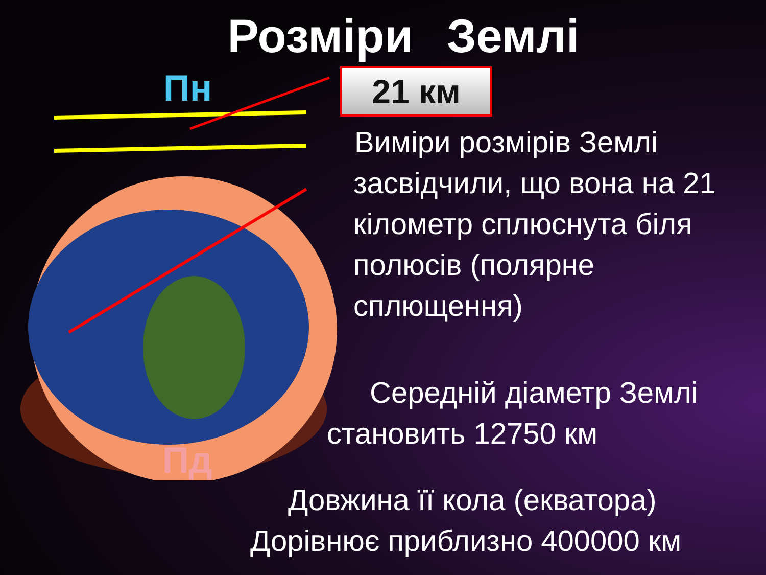Розміри Землі
Пн
Пд
21 км
Виміри розмірів Землі
засвідчили, що вона на 21 кілометр сплюснута біля полюсів (полярне сплющення)
Середній діаметр Землі
становить 12750 км
Довжина її кола (екватора)
Дорівнює приблизно 400000 км